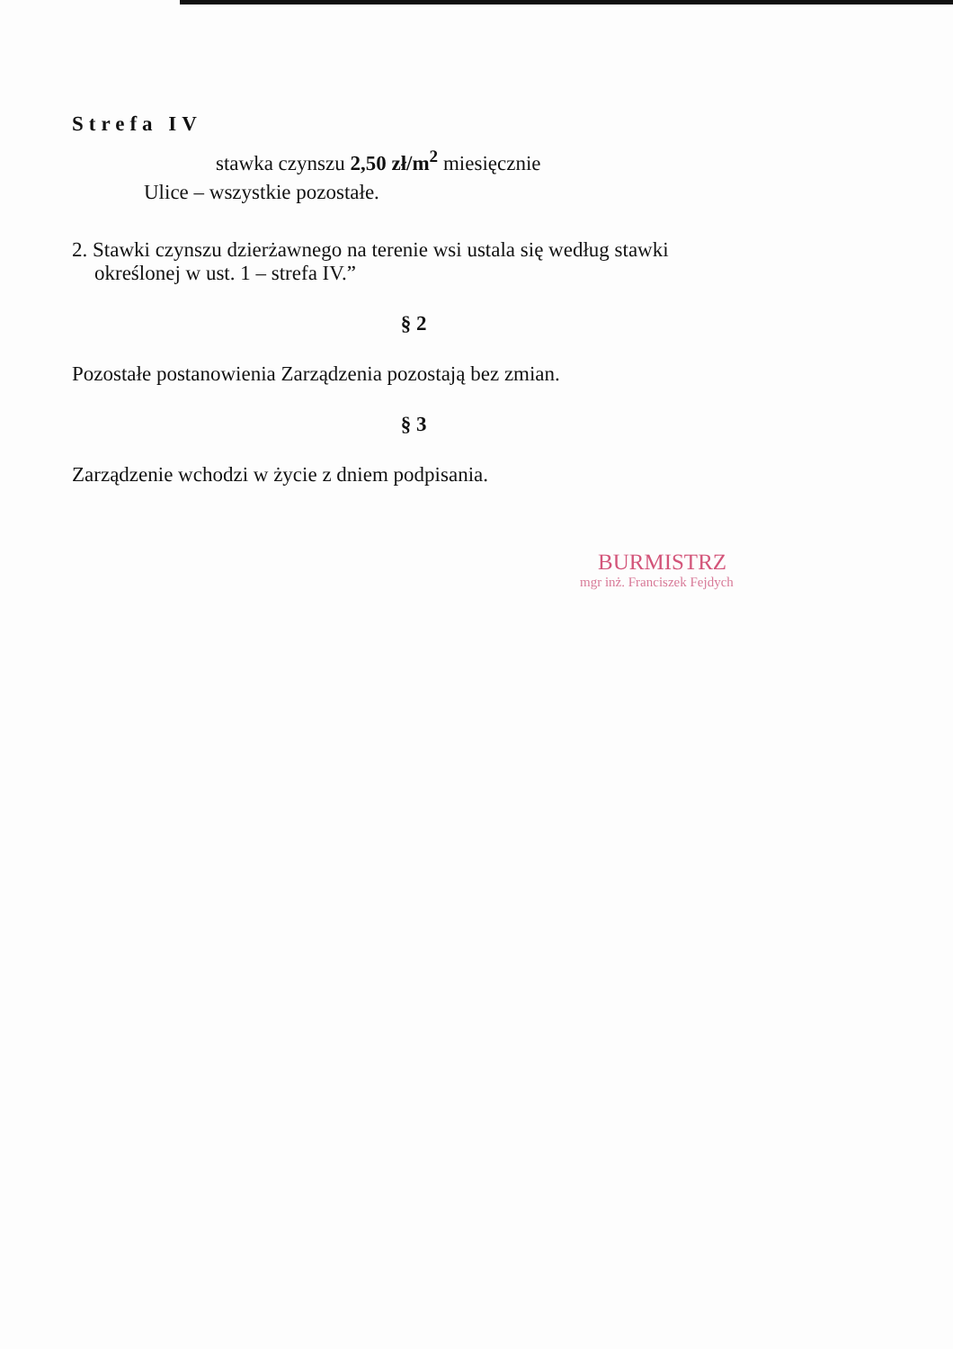Strefa IV
stawka czynszu 2,50 zł/m<sup>2</sup> miesięcznie
Ulice – wszystkie pozostałe.
2. Stawki czynszu dzierżawnego na terenie wsi ustala się według stawki
określonej w ust. 1 – strefa IV.”
§ 2
Pozostałe postanowienia Zarządzenia pozostają bez zmian.
§ 3
Zarządzenie wchodzi w życie z dniem podpisania.
BURMISTRZ
mgr inż. Franciszek Fejdych